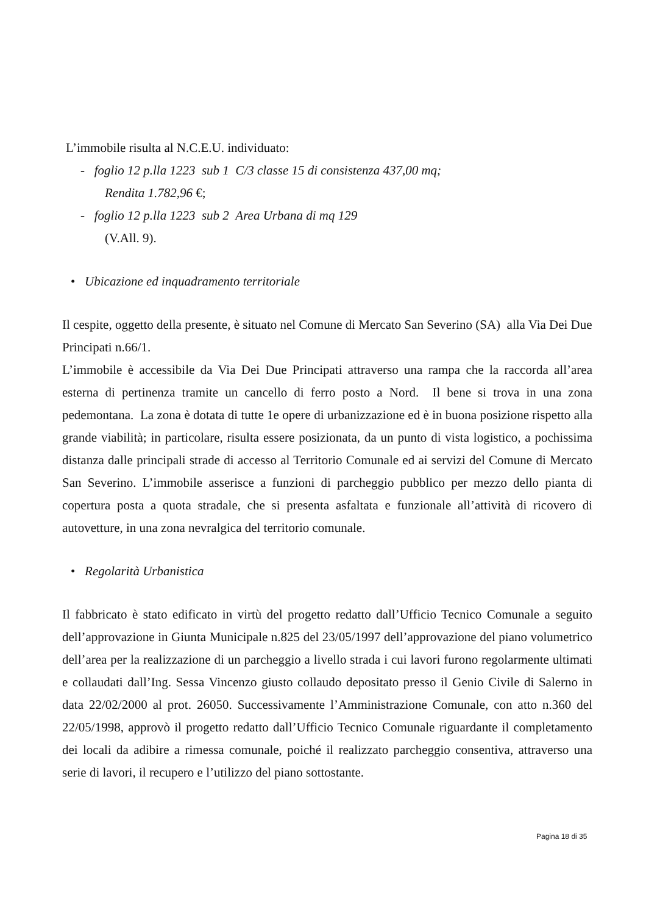L’immobile risulta al N.C.E.U. individuato:
- foglio 12 p.lla 1223 sub 1 C/3 classe 15 di consistenza 437,00 mq;
Rendita 1.782,96 €;
- foglio 12 p.lla 1223 sub 2 Area Urbana di mq 129
(V.All. 9).
• Ubicazione ed inquadramento territoriale
Il cespite, oggetto della presente, è situato nel Comune di Mercato San Severino (SA) alla Via Dei Due Principati n.66/1.
L’immobile è accessibile da Via Dei Due Principati attraverso una rampa che la raccorda all’area esterna di pertinenza tramite un cancello di ferro posto a Nord. Il bene si trova in una zona pedemontana. La zona è dotata di tutte 1e opere di urbanizzazione ed è in buona posizione rispetto alla grande viabilità; in particolare, risulta essere posizionata, da un punto di vista logistico, a pochissima distanza dalle principali strade di accesso al Territorio Comunale ed ai servizi del Comune di Mercato San Severino. L’immobile asserisce a funzioni di parcheggio pubblico per mezzo dello pianta di copertura posta a quota stradale, che si presenta asfaltata e funzionale all’attività di ricovero di autovetture, in una zona nevralgica del territorio comunale.
• Regolarità Urbanistica
Il fabbricato è stato edificato in virtù del progetto redatto dall’Ufficio Tecnico Comunale a seguito dell’approvazione in Giunta Municipale n.825 del 23/05/1997 dell’approvazione del piano volumetrico dell’area per la realizzazione di un parcheggio a livello strada i cui lavori furono regolarmente ultimati e collaudati dall’Ing. Sessa Vincenzo giusto collaudo depositato presso il Genio Civile di Salerno in data 22/02/2000 al prot. 26050. Successivamente l’Amministrazione Comunale, con atto n.360 del 22/05/1998, approvò il progetto redatto dall’Ufficio Tecnico Comunale riguardante il completamento dei locali da adibire a rimessa comunale, poiché il realizzato parcheggio consentiva, attraverso una serie di lavori, il recupero e l’utilizzo del piano sottostante.
Pagina 18 di 35